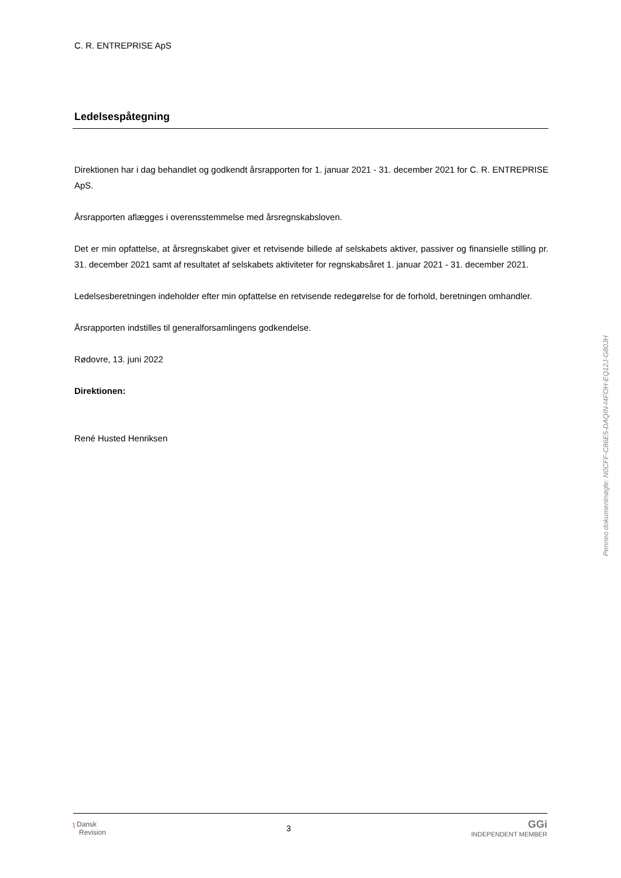C. R. ENTREPRISE ApS
Ledelsespåtegning
Direktionen har i dag behandlet og godkendt årsrapporten for 1. januar 2021 - 31. december 2021 for C. R. ENTREPRISE ApS.
Årsrapporten aflægges i overensstemmelse med årsregnskabsloven.
Det er min opfattelse, at årsregnskabet giver et retvisende billede af selskabets aktiver, passiver og finansielle stilling pr. 31. december 2021 samt af resultatet af selskabets aktiviteter for regnskabsåret 1. januar 2021 - 31. december 2021.
Ledelsesberetningen indeholder efter min opfattelse en retvisende redegørelse for de forhold, beretningen omhandler.
Årsrapporten indstilles til generalforsamlingens godkendelse.
Rødovre, 13. juni 2022
Direktionen:
René Husted Henriksen
Penneo dokumentnøgle: N0CFF-C86E5-DAQIN-I4FOH-EQ12J-G80JH
ʅ Dansk
Revision
3
GGi
INDEPENDENT MEMBER